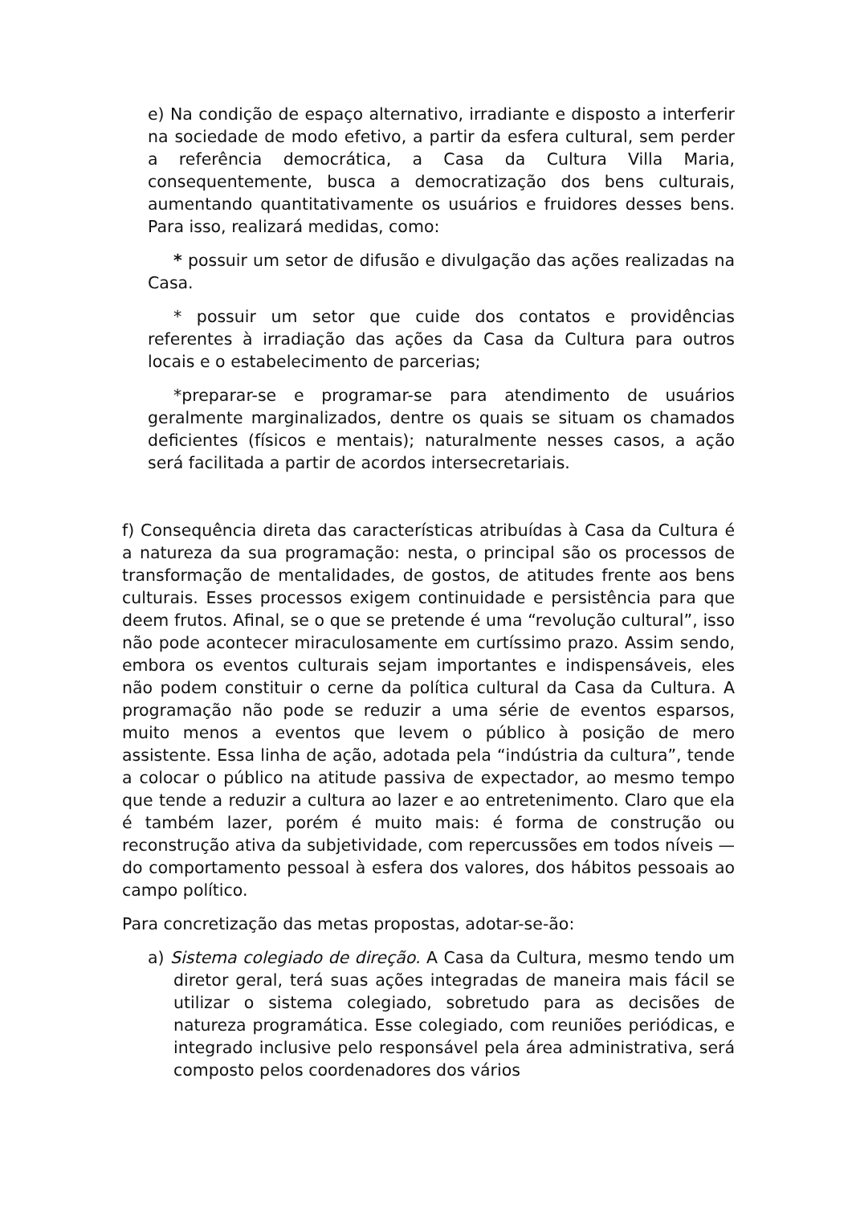e) Na condição de espaço alternativo, irradiante e disposto a interferir na sociedade de modo efetivo, a partir da esfera cultural, sem perder a referência democrática, a Casa da Cultura Villa Maria, consequentemente, busca a democratização dos bens culturais, aumentando quantitativamente os usuários e fruidores desses bens. Para isso, realizará medidas, como:
* possuir um setor de difusão e divulgação das ações realizadas na Casa.
* possuir um setor que cuide dos contatos e providências referentes à irradiação das ações da Casa da Cultura para outros locais e o estabelecimento de parcerias;
*preparar-se e programar-se para atendimento de usuários geralmente marginalizados, dentre os quais se situam os chamados deficientes (físicos e mentais); naturalmente nesses casos, a ação será facilitada a partir de acordos intersecretariais.
f) Consequência direta das características atribuídas à Casa da Cultura é a natureza da sua programação: nesta, o principal são os processos de transformação de mentalidades, de gostos, de atitudes frente aos bens culturais. Esses processos exigem continuidade e persistência para que deem frutos. Afinal, se o que se pretende é uma “revolução cultural”, isso não pode acontecer miraculosamente em curtíssimo prazo. Assim sendo, embora os eventos culturais sejam importantes e indispensáveis, eles não podem constituir o cerne da política cultural da Casa da Cultura. A programação não pode se reduzir a uma série de eventos esparsos, muito menos a eventos que levem o público à posição de mero assistente. Essa linha de ação, adotada pela “indústria da cultura”, tende a colocar o público na atitude passiva de expectador, ao mesmo tempo que tende a reduzir a cultura ao lazer e ao entretenimento. Claro que ela é também lazer, porém é muito mais: é forma de construção ou reconstrução ativa da subjetividade, com repercussões em todos níveis — do comportamento pessoal à esfera dos valores, dos hábitos pessoais ao campo político.
Para concretização das metas propostas, adotar-se-ão:
a) Sistema colegiado de direção. A Casa da Cultura, mesmo tendo um diretor geral, terá suas ações integradas de maneira mais fácil se utilizar o sistema colegiado, sobretudo para as decisões de natureza programática. Esse colegiado, com reuniões periódicas, e integrado inclusive pelo responsável pela área administrativa, será composto pelos coordenadores dos vários